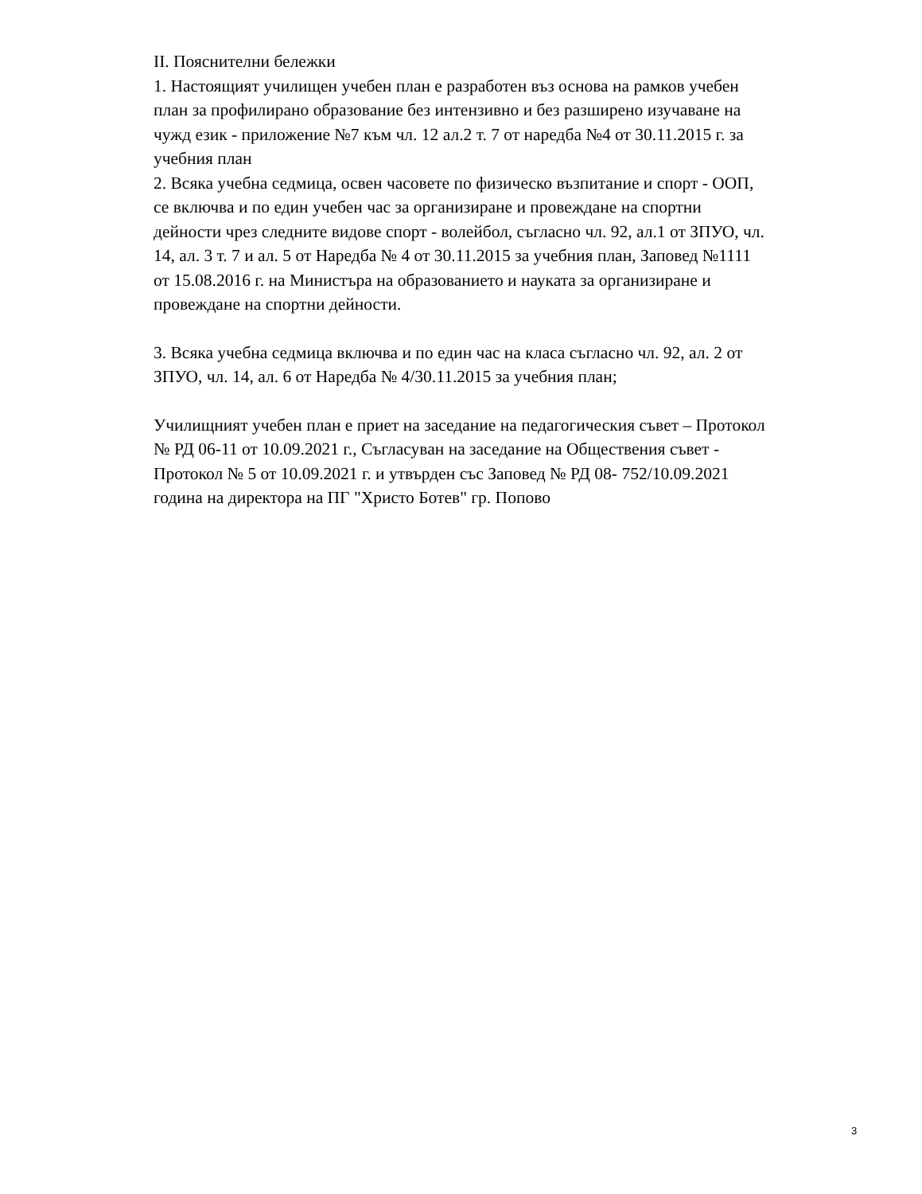II. Пояснителни бележки
1. Настоящият училищен учебен план е разработен въз основа на рамков учебен план за профилирано образование без интензивно и без разширено изучаване на чужд език - приложение №7 към чл. 12 ал.2 т. 7 от наредба №4 от 30.11.2015 г. за учебния план
2. Всяка учебна седмица, освен часовете по физическо възпитание и спорт - ООП, се включва и по един учебен час за организиране и провеждане на спортни дейности чрез следните видове спорт - волейбол, съгласно чл. 92, ал.1 от ЗПУО, чл. 14, ал. 3 т. 7 и ал. 5 от Наредба № 4 от 30.11.2015 за учебния план, Заповед №1111 от 15.08.2016 г. на Министъра на образованието и науката за организиране и провеждане на спортни дейности.
3. Всяка учебна седмица включва и по един час на класа съгласно чл. 92, ал. 2 от ЗПУО, чл. 14, ал. 6 от Наредба № 4/30.11.2015 за учебния план;
Училищният учебен план е приет на заседание на педагогическия съвет – Протокол № РД 06-11 от 10.09.2021 г., Съгласуван на заседание на Обществения съвет - Протокол № 5 от 10.09.2021 г. и утвърден със Заповед № РД 08- 752/10.09.2021 година на директора на ПГ "Христо Ботев" гр. Попово
3